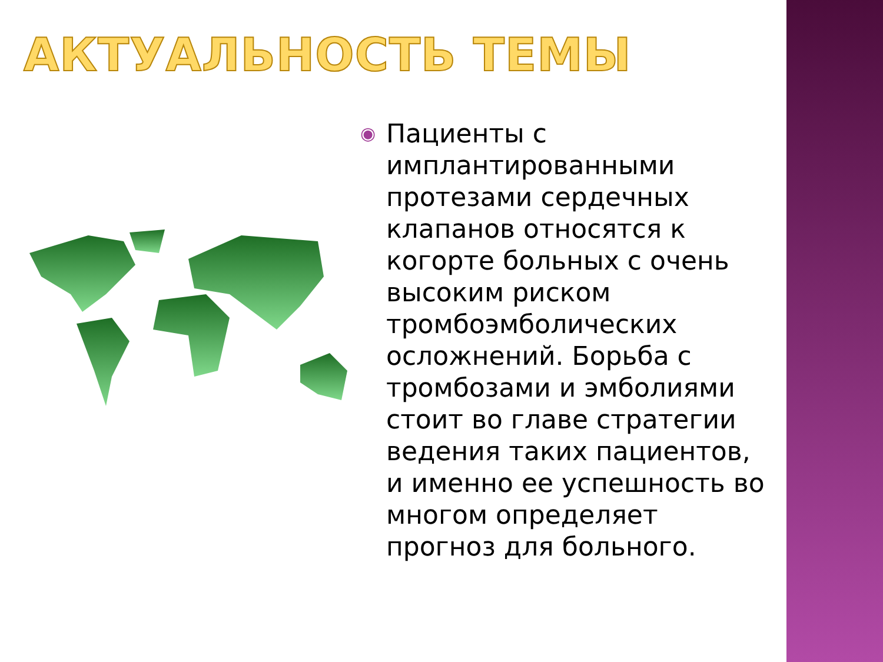АКТУАЛЬНОСТЬ ТЕМЫ
◉
Пациенты с имплантированными протезами сердечных клапанов относятся к когорте больных с очень высоким риском тромбоэмболических осложнений. Борьба с тромбозами и эмболиями стоит во главе стратегии ведения таких пациентов, и именно ее успешность во многом определяет прогноз для больного.